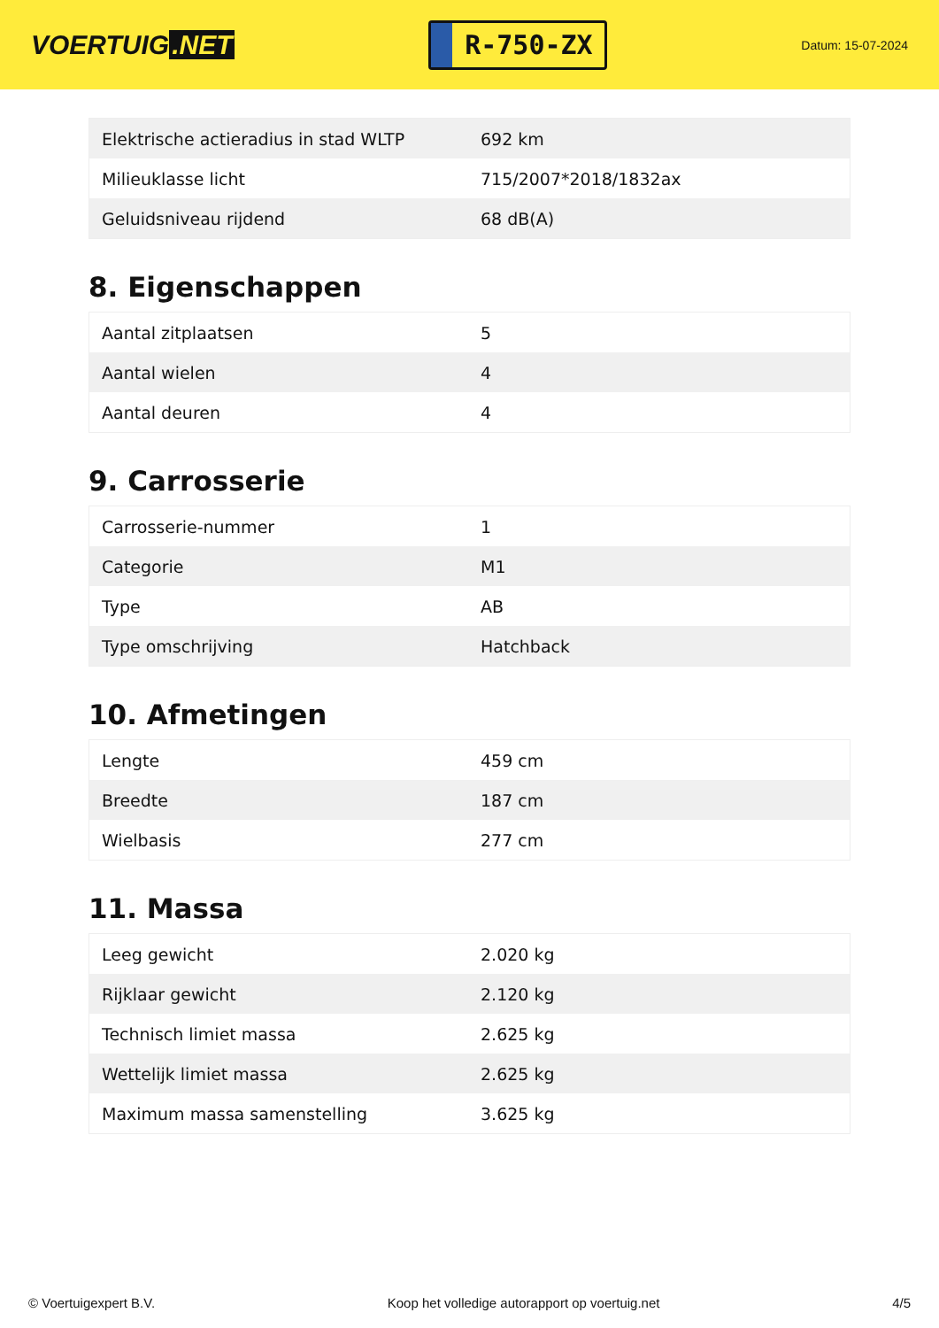VOERTUIG.NET
R-750-ZX
Datum: 15-07-2024
| Elektrische actieradius in stad WLTP | 692 km |
| Milieuklasse licht | 715/2007*2018/1832ax |
| Geluidsniveau rijdend | 68 dB(A) |
8. Eigenschappen
| Aantal zitplaatsen | 5 |
| Aantal wielen | 4 |
| Aantal deuren | 4 |
9. Carrosserie
| Carrosserie-nummer | 1 |
| Categorie | M1 |
| Type | AB |
| Type omschrijving | Hatchback |
10. Afmetingen
| Lengte | 459 cm |
| Breedte | 187 cm |
| Wielbasis | 277 cm |
11. Massa
| Leeg gewicht | 2.020 kg |
| Rijklaar gewicht | 2.120 kg |
| Technisch limiet massa | 2.625 kg |
| Wettelijk limiet massa | 2.625 kg |
| Maximum massa samenstelling | 3.625 kg |
© Voertuigexpert B.V. Koop het volledige autorapport op voertuig.net 4/5